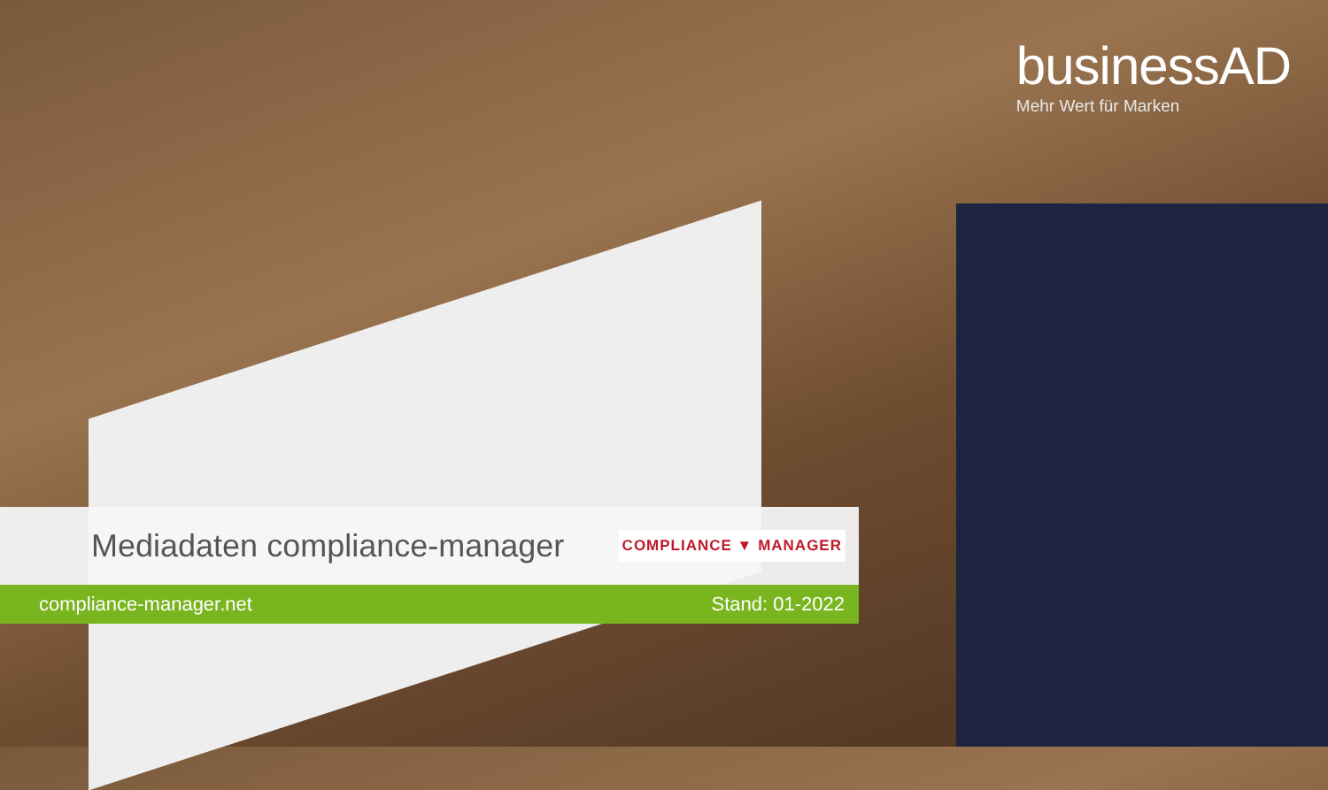businessAD
Mehr Wert für Marken
Mediadaten compliance-manager
COMPLIANCE ▼ MANAGER
compliance-manager.net Stand: 01-2022